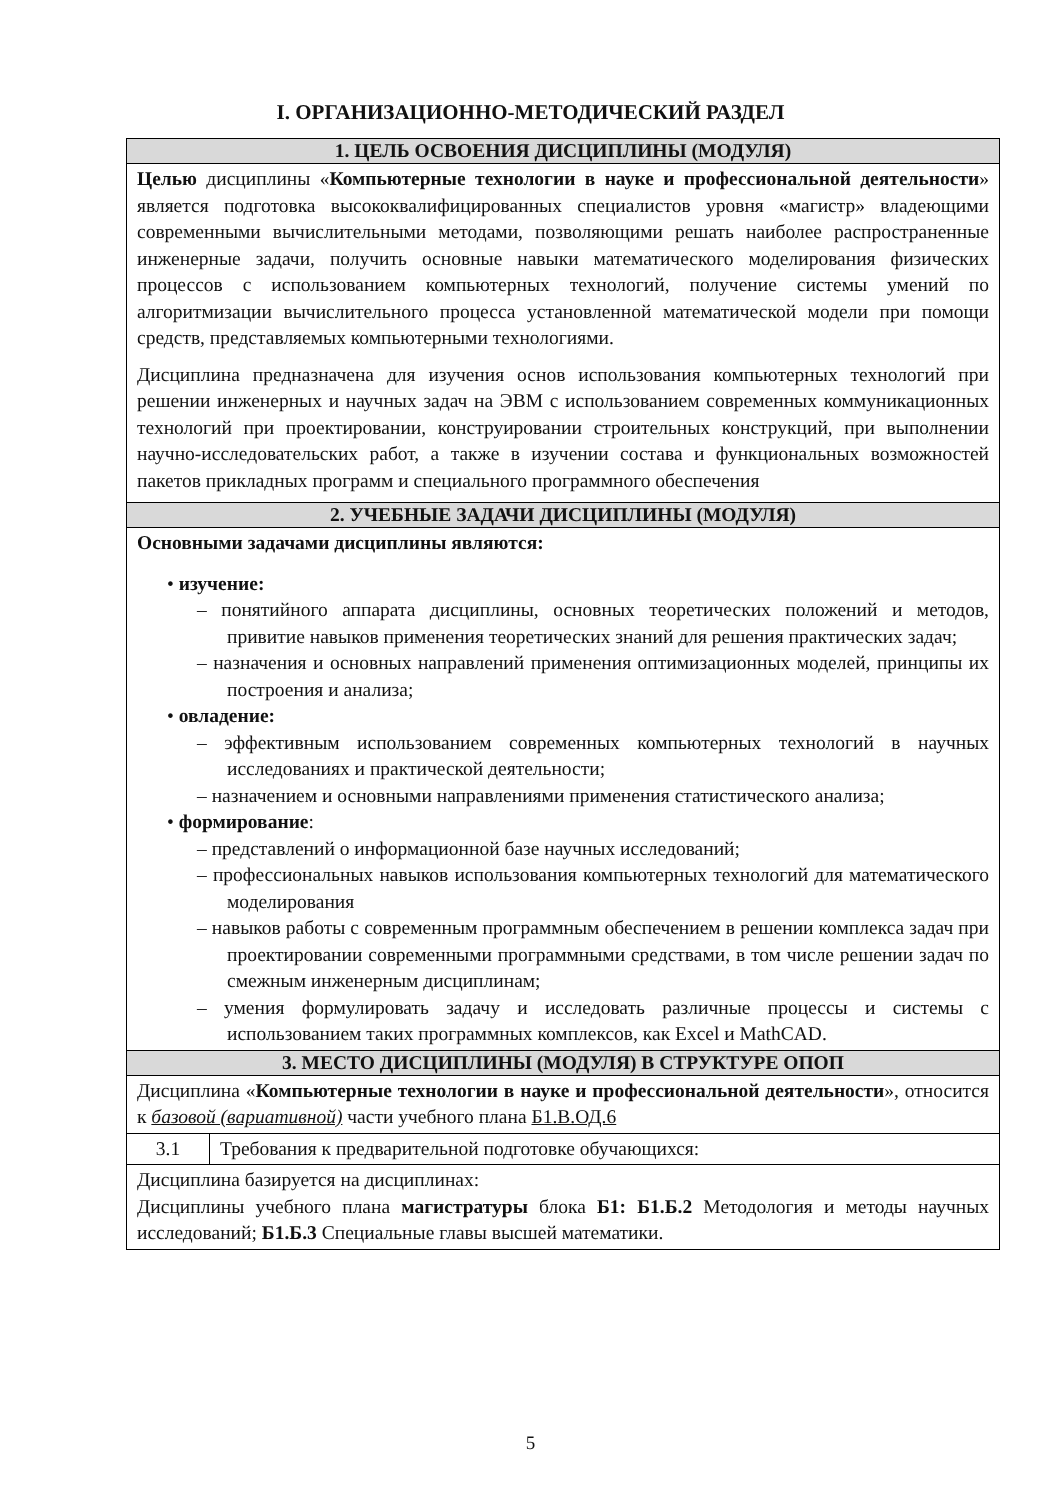I. ОРГАНИЗАЦИОННО-МЕТОДИЧЕСКИЙ РАЗДЕЛ
| 1. ЦЕЛЬ ОСВОЕНИЯ ДИСЦИПЛИНЫ (МОДУЛЯ) | |
| --- | --- |
| Целью дисциплины « Компьютерные технологии в науке и профессиональной деятельности » является подготовка высококвалифицированных специалистов уровня «магистр» владеющими современными вычислительными методами, позволяющими решать наиболее распространенные инженерные задачи, получить основные навыки математического моделирования физических процессов с использованием компьютерных технологий, получение системы умений по алгоритмизации вычислительного процесса установленной математической модели при помощи средств, представляемых компьютерными технологиями. Дисциплина предназначена для изучения основ использования компьютерных технологий при решении инженерных и научных задач на ЭВМ с использованием современных коммуникационных технологий при проектировании, конструировании строительных конструкций, при выполнении научно-исследовательских работ, а также в изучении состава и функциональных возможностей пакетов прикладных программ и специального программного обеспечения | |
| 2. УЧЕБНЫЕ ЗАДАЧИ ДИСЦИПЛИНЫ (МОДУЛЯ) | |
| Основными задачами дисциплины являются: • изучение: – понятийного аппарата дисциплины, основных теоретических положений и методов, привитие навыков применения теоретических знаний для решения практических задач; – назначения и основных направлений применения оптимизационных моделей, принципы их построения и анализа; • овладение: – эффективным использованием современных компьютерных технологий в научных исследованиях и практической деятельности; – назначением и основными направлениями применения статистического анализа; • формирование : – представлений о информационной базе научных исследований; – профессиональных навыков использования компьютерных технологий для математического моделирования – навыков работы с современным программным обеспечением в решении комплекса задач при проектировании современными программными средствами, в том числе решении задач по смежным инженерным дисциплинам; – умения формулировать задачу и исследовать различные процессы и системы с использованием таких программных комплексов, как Excel и MathCAD. | |
| 3. МЕСТО ДИСЦИПЛИНЫ (МОДУЛЯ) В СТРУКТУРЕ ОПОП | |
| Дисциплина « Компьютерные технологии в науке и профессиональной деятельности », относится к базовой (вариативной) части учебного плана Б1.В.ОД.6 | |
| 3.1 | Требования к предварительной подготовке обучающихся: |
| Дисциплина базируется на дисциплинах: Дисциплины учебного плана магистратуры блока Б1: Б1.Б.2 Методология и методы научных исследований; Б1.Б.3 Специальные главы высшей математики. | |
5